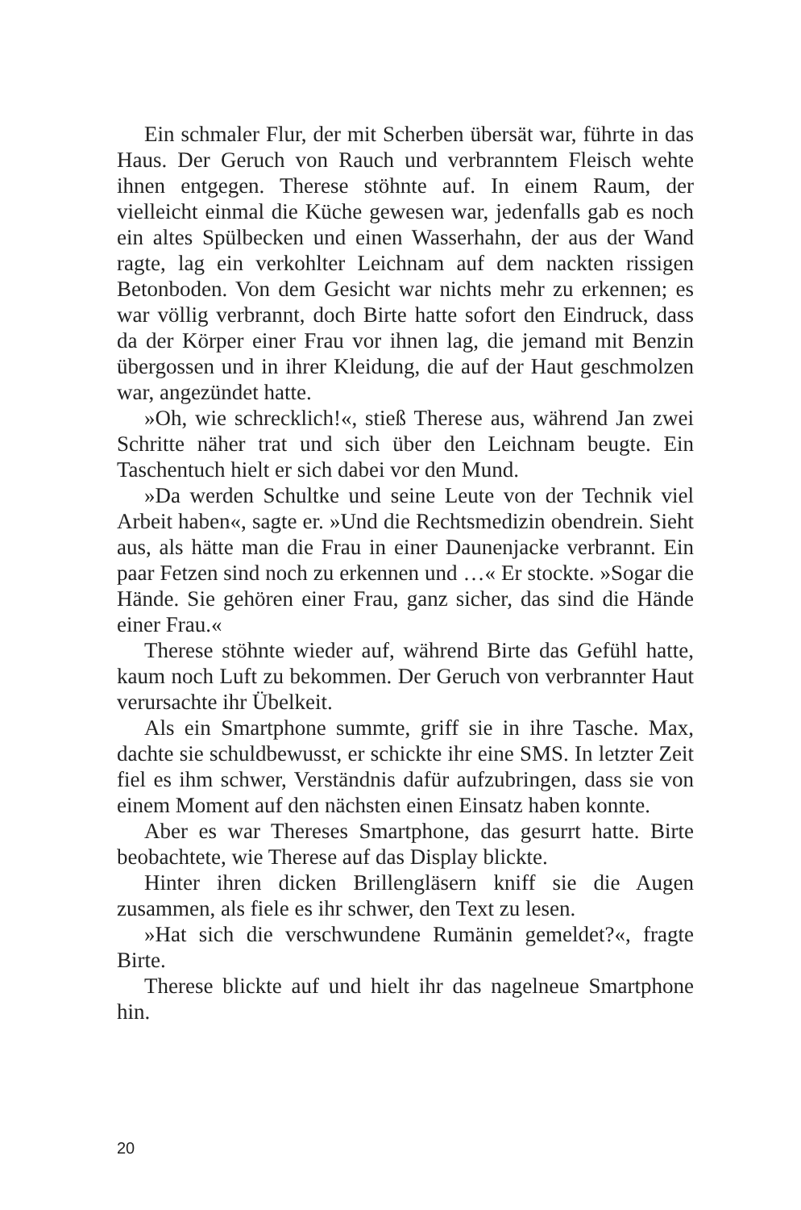Ein schmaler Flur, der mit Scherben übersät war, führte in das Haus. Der Geruch von Rauch und verbranntem Fleisch wehte ihnen entgegen. Therese stöhnte auf. In einem Raum, der vielleicht einmal die Küche gewesen war, jedenfalls gab es noch ein altes Spülbecken und einen Wasserhahn, der aus der Wand ragte, lag ein verkohlter Leichnam auf dem nackten rissigen Betonboden. Von dem Gesicht war nichts mehr zu erkennen; es war völlig verbrannt, doch Birte hatte sofort den Eindruck, dass da der Körper einer Frau vor ihnen lag, die jemand mit Benzin übergossen und in ihrer Kleidung, die auf der Haut geschmolzen war, angezündet hatte.
»Oh, wie schrecklich!«, stieß Therese aus, während Jan zwei Schritte näher trat und sich über den Leichnam beugte. Ein Taschentuch hielt er sich dabei vor den Mund.
»Da werden Schultke und seine Leute von der Technik viel Arbeit haben«, sagte er. »Und die Rechtsmedizin obendrein. Sieht aus, als hätte man die Frau in einer Daunenjacke verbrannt. Ein paar Fetzen sind noch zu erkennen und …« Er stockte. »Sogar die Hände. Sie gehören einer Frau, ganz sicher, das sind die Hände einer Frau.«
Therese stöhnte wieder auf, während Birte das Gefühl hatte, kaum noch Luft zu bekommen. Der Geruch von verbrannter Haut verursachte ihr Übelkeit.
Als ein Smartphone summte, griff sie in ihre Tasche. Max, dachte sie schuldbewusst, er schickte ihr eine SMS. In letzter Zeit fiel es ihm schwer, Verständnis dafür aufzubringen, dass sie von einem Moment auf den nächsten einen Einsatz haben konnte.
Aber es war Thereses Smartphone, das gesurrt hatte. Birte beobachtete, wie Therese auf das Display blickte.
Hinter ihren dicken Brillengläsern kniff sie die Augen zusammen, als fiele es ihr schwer, den Text zu lesen.
»Hat sich die verschwundene Rumänin gemeldet?«, fragte Birte.
Therese blickte auf und hielt ihr das nagelneue Smartphone hin.
20